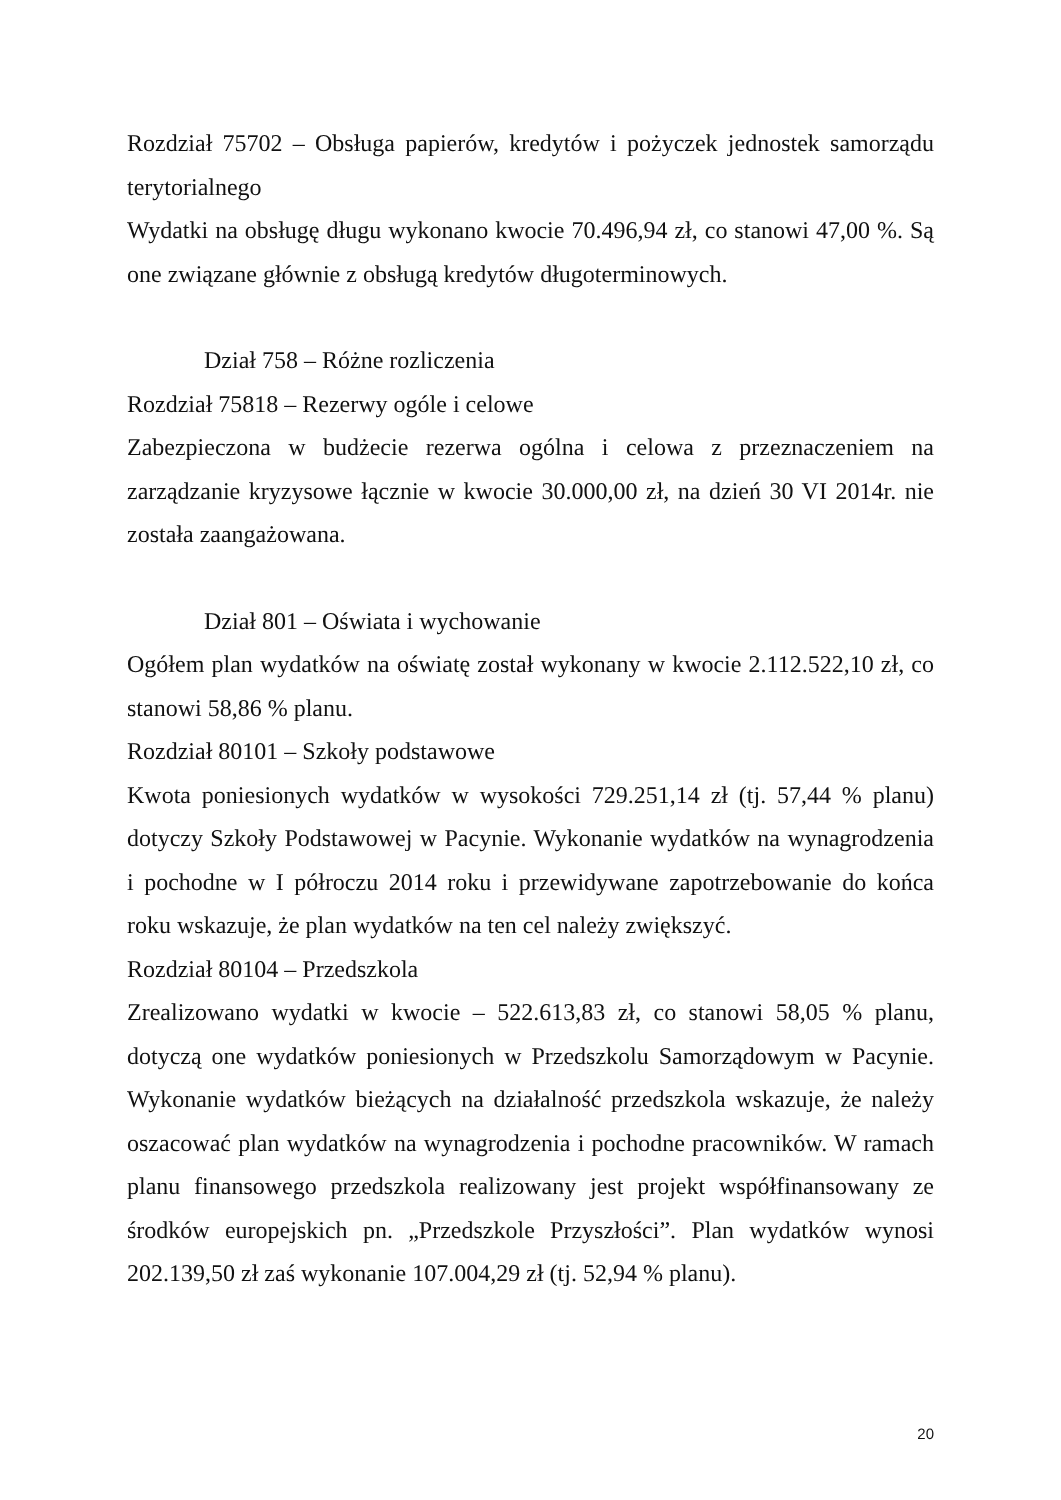Rozdział 75702 – Obsługa papierów, kredytów i pożyczek jednostek samorządu terytorialnego
Wydatki na obsługę długu wykonano kwocie 70.496,94 zł, co stanowi 47,00 %. Są one związane głównie z obsługą kredytów długoterminowych.
Dział 758 – Różne rozliczenia
Rozdział 75818 – Rezerwy ogóle i celowe
Zabezpieczona w budżecie rezerwa ogólna i celowa z przeznaczeniem na zarządzanie kryzysowe łącznie w kwocie 30.000,00 zł, na dzień 30 VI 2014r. nie została zaangażowana.
Dział 801 – Oświata i wychowanie
Ogółem plan wydatków na oświatę został wykonany w kwocie 2.112.522,10 zł, co stanowi 58,86 % planu.
Rozdział 80101 – Szkoły podstawowe
Kwota poniesionych wydatków w wysokości 729.251,14 zł (tj. 57,44 % planu) dotyczy Szkoły Podstawowej w Pacynie. Wykonanie wydatków na wynagrodzenia i pochodne w I półroczu 2014 roku i przewidywane zapotrzebowanie do końca roku wskazuje, że plan wydatków na ten cel należy zwiększyć.
Rozdział 80104 – Przedszkola
Zrealizowano wydatki w kwocie – 522.613,83 zł, co stanowi 58,05 % planu, dotyczą one wydatków poniesionych w Przedszkolu Samorządowym w Pacynie. Wykonanie wydatków bieżących na działalność przedszkola wskazuje, że należy oszacować plan wydatków na wynagrodzenia i pochodne pracowników. W ramach planu finansowego przedszkola realizowany jest projekt współfinansowany ze środków europejskich pn. „Przedszkole Przyszłości”. Plan wydatków wynosi 202.139,50 zł zaś wykonanie 107.004,29 zł (tj. 52,94 % planu).
20